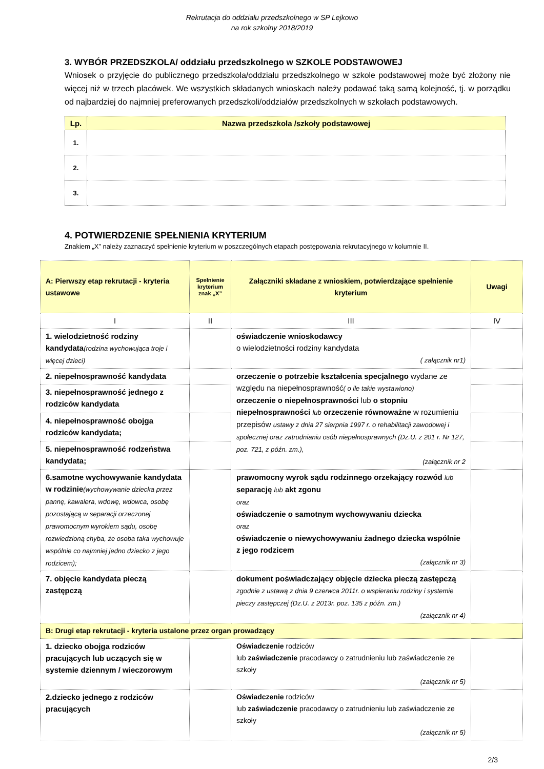Rekrutacja do oddziału przedszkolnego w SP Lejkowo
na rok szkolny 2018/2019
3. WYBÓR PRZEDSZKOLA/ oddziału przedszkolnego w SZKOLE PODSTAWOWEJ
Wniosek o przyjęcie do publicznego przedszkola/oddziału przedszkolnego w szkole podstawowej może być złożony nie więcej niż w trzech placówek. We wszystkich składanych wnioskach należy podawać taką samą kolejność, tj. w porządku od najbardziej do najmniej preferowanych przedszkoli/oddziałów przedszkolnych w szkołach podstawowych.
| Lp. | Nazwa przedszkola /szkoły podstawowej |
| --- | --- |
| 1. | |
| 2. | |
| 3. | |
4. POTWIERDZENIE SPEŁNIENIA KRYTERIUM
Znakiem „X” należy zaznaczyć spełnienie kryterium w poszczególnych etapach postępowania rekrutacyjnego w kolumnie II.
| A: Pierwszy etap rekrutacji - kryteria ustawowe | Spełnienie kryterium znak „X” | Załączniki składane z wnioskiem, potwierdzające spełnienie kryterium | Uwagi |
| I | II | III | IV |
| 1. wielodzietność rodziny kandydata (rodzina wychowująca troje i więcej dzieci) | | oświadczenie wnioskodawcy o wielodzietności rodziny kandydata ( załącznik nr1) | |
| 2. niepełnosprawność kandydata | | orzeczenie o potrzebie kształcenia specjalnego wydane ze względu na niepełnosprawność ( o ile takie wystawiono) orzeczenie o niepełnosprawności lub o stopniu niepełnosprawności lub orzeczenie równoważne w rozumieniu przepisów ustawy z dnia 27 sierpnia 1997 r. o rehabilitacji zawodowej i społecznej oraz zatrudnianiu osób niepełnosprawnych (Dz.U. z 201 r. Nr 127, poz. 721, z późn. zm.), (załącznik nr 2 | |
| 3. niepełnosprawność jednego z rodziców kandydata | | | |
| 4. niepełnosprawność obojga rodziców kandydata; | | | |
| 5. niepełnosprawność rodzeństwa kandydata; | | | |
| 6.samotne wychowywanie kandydata w rodzinie (wychowywanie dziecka przez pannę, kawalera, wdowę, wdowca, osobę pozostającą w separacji orzeczonej prawomocnym wyrokiem sądu, osobę rozwiedzioną chyba, że osoba taka wychowuje wspólnie co najmniej jedno dziecko z jego rodzicem); | | prawomocny wyrok sądu rodzinnego orzekający rozwód lub separację lub akt zgonu oraz oświadczenie o samotnym wychowywaniu dziecka oraz oświadczenie o niewychowywaniu żadnego dziecka wspólnie z jego rodzicem (załącznik nr 3) | |
| 7. objęcie kandydata pieczą zastępczą | | dokument poświadczający objęcie dziecka pieczą zastępczą zgodnie z ustawą z dnia 9 czerwca 2011r. o wspieraniu rodziny i systemie pieczy zastępczej (Dz.U. z 2013r. poz. 135 z późn. zm.) (załącznik nr 4) | |
| B: Drugi etap rekrutacji - kryteria ustalone przez organ prowadzący | | | |
| 1. dziecko obojga rodziców pracujących lub uczących się w systemie dziennym / wieczorowym | | Oświadczenie rodziców lub zaświadczenie pracodawcy o zatrudnieniu lub zaświadczenie ze szkoły (załącznik nr 5) | |
| 2.dziecko jednego z rodziców pracujących | | Oświadczenie rodziców lub zaświadczenie pracodawcy o zatrudnieniu lub zaświadczenie ze szkoły (załącznik nr 5) | |
2/3